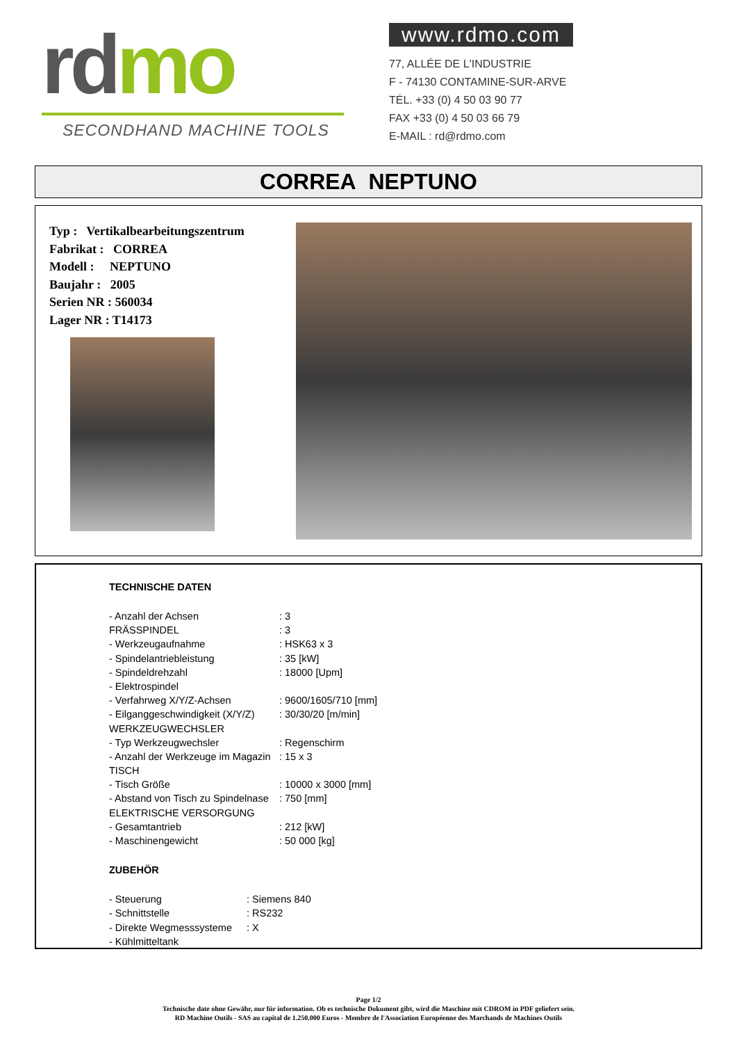rd mo
SECONDHAND MACHINE TOOLS
www.rdmo.com
77, ALLÉE DE L'INDUSTRIE
F - 74130 CONTAMINE-SUR-ARVE
TÉL. +33 (0) 4 50 03 90 77
FAX +33 (0) 4 50 03 66 79
E-MAIL : rd@rdmo.com
CORREA NEPTUNO
Typ : Vertikalbearbeitungszentrum
Fabrikat : CORREA
Modell : NEPTUNO
Baujahr : 2005
Serien NR : 560034
Lager NR : T14173
TECHNISCHE DATEN
| - Anzahl der Achsen | : 3 |
| FRÄSSPINDEL | : 3 |
| - Werkzeugaufnahme | : HSK63 x 3 |
| - Spindelantriebleistung | : 35 [kW] |
| - Spindeldrehzahl | : 18000 [Upm] |
| - Elektrospindel | |
| - Verfahrweg X/Y/Z-Achsen | : 9600/1605/710 [mm] |
| - Eilganggeschwindigkeit (X/Y/Z) | : 30/30/20 [m/min] |
| WERKZEUGWECHSLER | |
| - Typ Werkzeugwechsler | : Regenschirm |
| - Anzahl der Werkzeuge im Magazin | : 15 x 3 |
| TISCH | |
| - Tisch Größe | : 10000 x 3000 [mm] |
| - Abstand von Tisch zu Spindelnase | : 750 [mm] |
| ELEKTRISCHE VERSORGUNG | |
| - Gesamtantrieb | : 212 [kW] |
| - Maschinengewicht | : 50 000 [kg] |
ZUBEHÖR
| - Steuerung | : Siemens 840 |
| - Schnittstelle | : RS232 |
| - Direkte Wegmesssysteme | : X |
| - Kühlmitteltank | |
Page 1/2
Technische date ohne Gewähr, nur für information. Ob es technische Dokument gibt, wird die Maschine mit CDROM in PDF geliefert sein.
RD Machine Outils - SAS au capital de 1.250.000 Euros - Membre de l'Association Européenne des Marchands de Machines Outils